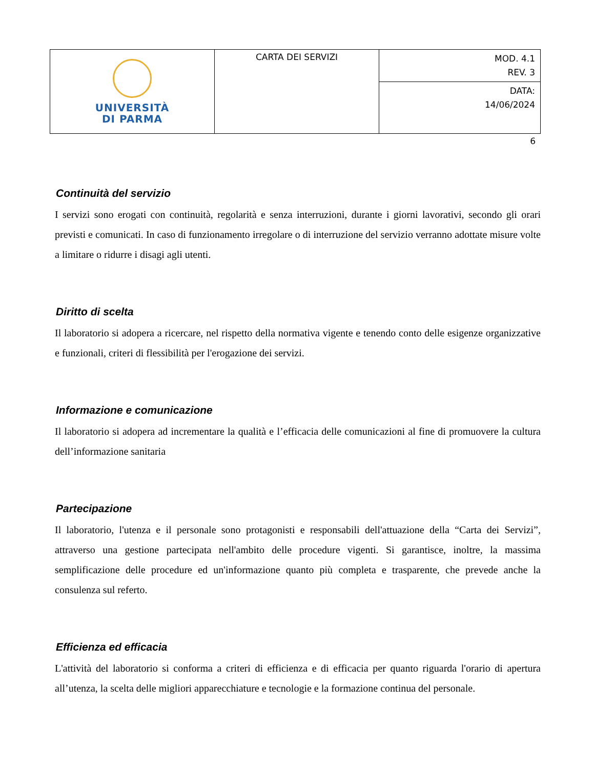| UNIVERSITÀ DI PARMA | CARTA DEI SERVIZI | MOD. 4.1 REV. 3 |
| | | DATA: 14/06/2024 |
6
Continuità del servizio
I servizi sono erogati con continuità, regolarità e senza interruzioni, durante i giorni lavorativi, secondo gli orari previsti e comunicati. In caso di funzionamento irregolare o di interruzione del servizio verranno adottate misure volte a limitare o ridurre i disagi agli utenti.
Diritto di scelta
Il laboratorio si adopera a ricercare, nel rispetto della normativa vigente e tenendo conto delle esigenze organizzative e funzionali, criteri di flessibilità per l'erogazione dei servizi.
Informazione e comunicazione
Il laboratorio si adopera ad incrementare la qualità e l’efficacia delle comunicazioni al fine di promuovere la cultura dell’informazione sanitaria
Partecipazione
Il laboratorio, l'utenza e il personale sono protagonisti e responsabili dell'attuazione della “Carta dei Servizi”, attraverso una gestione partecipata nell'ambito delle procedure vigenti. Si garantisce, inoltre, la massima semplificazione delle procedure ed un'informazione quanto più completa e trasparente, che prevede anche la consulenza sul referto.
Efficienza ed efficacia
L'attività del laboratorio si conforma a criteri di efficienza e di efficacia per quanto riguarda l'orario di apertura all’utenza, la scelta delle migliori apparecchiature e tecnologie e la formazione continua del personale.